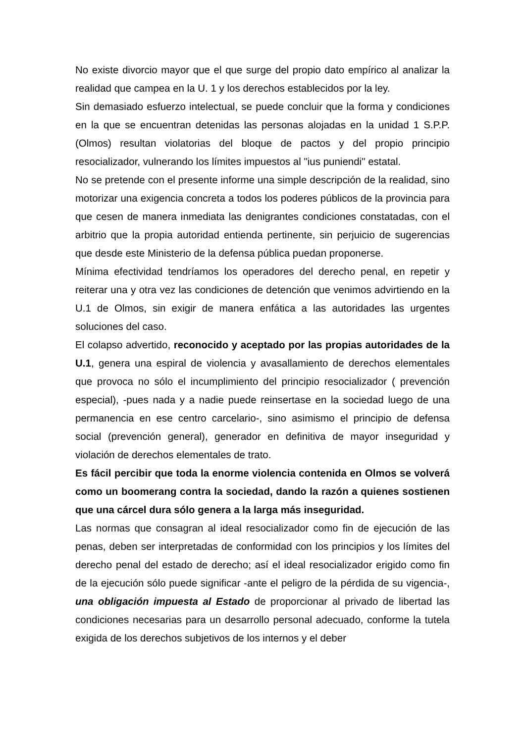No existe divorcio mayor que el que surge del propio dato empírico al analizar la realidad que campea en la U. 1 y los derechos establecidos por la ley.
Sin demasiado esfuerzo intelectual, se puede concluir que la forma y condiciones en la que se encuentran detenidas las personas alojadas en la unidad 1 S.P.P. (Olmos) resultan violatorias del bloque de pactos y del propio principio resocializador, vulnerando los límites impuestos al "ius puniendi" estatal.
No se pretende con el presente informe una simple descripción de la realidad, sino motorizar una exigencia concreta a todos los poderes públicos de la provincia para que cesen de manera inmediata las denigrantes condiciones constatadas, con el arbitrio que la propia autoridad entienda pertinente, sin perjuicio de sugerencias que desde este Ministerio de la defensa pública puedan proponerse.
Mínima efectividad tendríamos los operadores del derecho penal, en repetir y reiterar una y otra vez las condiciones de detención que venimos advirtiendo en la U.1 de Olmos, sin exigir de manera enfática a las autoridades las urgentes soluciones del caso.
El colapso advertido, reconocido y aceptado por las propias autoridades de la U.1, genera una espiral de violencia y avasallamiento de derechos elementales que provoca no sólo el incumplimiento del principio resocializador ( prevención especial), -pues nada y a nadie puede reinsertase en la sociedad luego de una permanencia en ese centro carcelario-, sino asimismo el principio de defensa social (prevención general), generador en definitiva de mayor inseguridad y violación de derechos elementales de trato.
Es fácil percibir que toda la enorme violencia contenida en Olmos se volverá como un boomerang contra la sociedad, dando la razón a quienes sostienen que una cárcel dura sólo genera a la larga más inseguridad.
Las normas que consagran al ideal resocializador como fin de ejecución de las penas, deben ser interpretadas de conformidad con los principios y los límites del derecho penal del estado de derecho; así el ideal resocializador erigido como fin de la ejecución sólo puede significar -ante el peligro de la pérdida de su vigencia-, una obligación impuesta al Estado de proporcionar al privado de libertad las condiciones necesarias para un desarrollo personal adecuado, conforme la tutela exigida de los derechos subjetivos de los internos y el deber